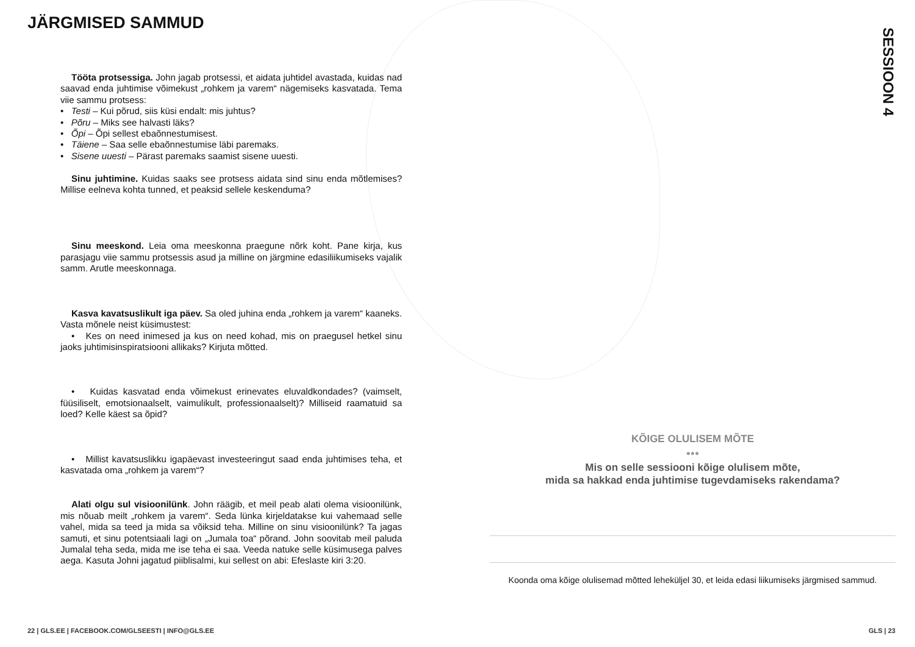JÄRGMISED SAMMUD
SESSIOON 4
Tööta protsessiga. John jagab protsessi, et aidata juhtidel avastada, kuidas nad saavad enda juhtimise võimekust „rohkem ja varem“ nägemiseks kasvatada. Tema viie sammu protsess:
• Testi – Kui põrud, siis küsi endalt: mis juhtus?
• Põru – Miks see halvasti läks?
• Õpi – Õpi sellest ebaõnnestumisest.
• Täiene – Saa selle ebaõnnestumise läbi paremaks.
• Sisene uuesti – Pärast paremaks saamist sisene uuesti.
Sinu juhtimine. Kuidas saaks see protsess aidata sind sinu enda mõtlemises? Millise eelneva kohta tunned, et peaksid sellele keskenduma?
Sinu meeskond. Leia oma meeskonna praegune nõrk koht. Pane kirja, kus parasjagu viie sammu protsessis asud ja milline on järgmine edasiliikumiseks vajalik samm. Arutle meeskonnaga.
Kasva kavatsuslikult iga päev. Sa oled juhina enda „rohkem ja varem“ kaaneks. Vasta mõnele neist küsimustest:
• Kes on need inimesed ja kus on need kohad, mis on praegusel hetkel sinu jaoks juhtimisinspiratsiooni allikaks? Kirjuta mõtted.
• Kuidas kasvatad enda võimekust erinevates eluvaldkondades? (vaimselt, füüsiliselt, emotsionaalselt, vaimulikult, professionaalselt)? Milliseid raamatuid sa loed? Kelle käest sa õpid?
• Millist kavatsuslikku igapäevast investeeringut saad enda juhtimises teha, et kasvatada oma „rohkem ja varem“?
Alati olgu sul visioonilünk. John räägib, et meil peab alati olema visioonilünk, mis nõuab meilt „rohkem ja varem“. Seda lünka kirjeldatakse kui vahemaad selle vahel, mida sa teed ja mida sa võiksid teha. Milline on sinu visioonilünk? Ta jagas samuti, et sinu potentsiaali lagi on „Jumala toa“ põrand. John soovitab meil paluda Jumalal teha seda, mida me ise teha ei saa. Veeda natuke selle küsimusega palves aega. Kasuta Johni jagatud piiblisalmi, kui sellest on abi: Efeslaste kiri 3:20.
KÕIGE OLULISEM MÕTE
●●●
Mis on selle sessiooni kõige olulisem mõte,
mida sa hakkad enda juhtimise tugevdamiseks rakendama?
Koonda oma kõige olulisemad mõtted leheküljel 30, et leida edasi liikumiseks järgmised sammud.
22 | GLS.EE | FACEBOOK.COM/GLSEESTI | INFO@GLS.EE
GLS | 23